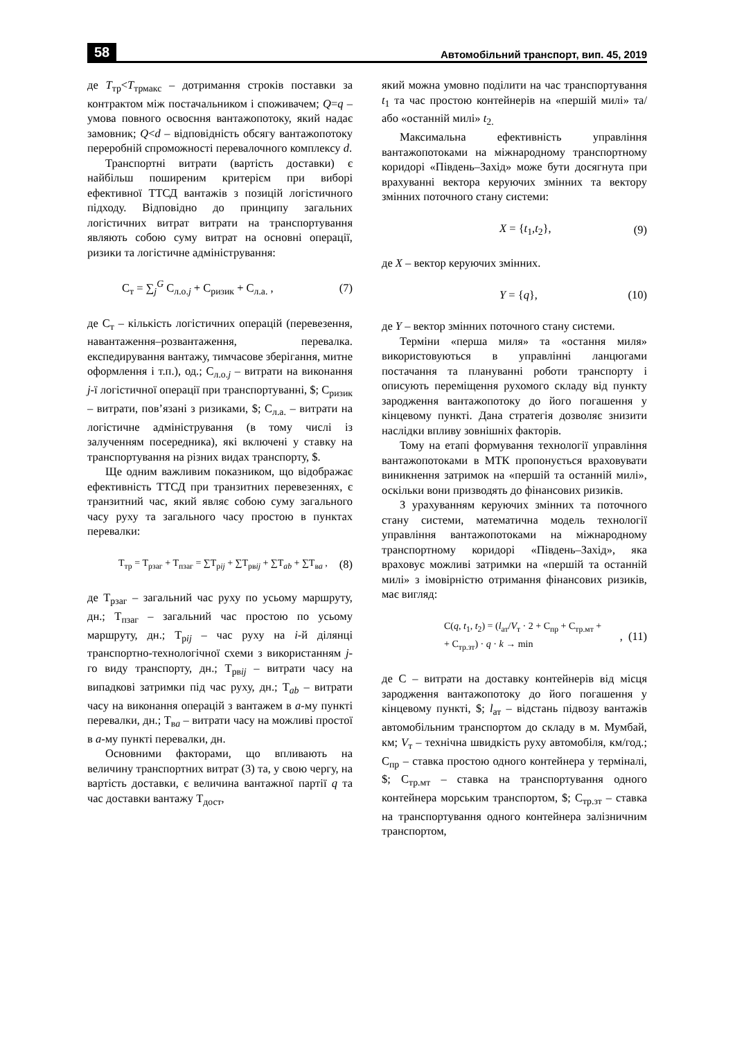58 Автомобільний транспорт, вип. 45, 2019
де T<sub>тр</sub><T<sub>трмакс</sub> – дотримання строків поставки за контрактом між постачальником і споживачем; Q=q – умова повного освоєння вантажопотоку, який надає замовник; Q<d – відповідність обсягу вантажопотоку переробній спроможності перевалочного комплексу d.
Транспортні витрати (вартість доставки) є найбільш поширеним критерієм при виборі ефективної ТТСД вантажів з позицій логістичного підходу. Відповідно до принципу загальних логістичних витрат витрати на транспортування являють собою суму витрат на основні операції, ризики та логістичне адміністрування:
С<sub>т</sub> = ∑<sub>j</sub><sup>G</sup> С<sub>л.о.j</sub> + С<sub>ризик</sub> + С<sub>л.а.</sub> , (7)
де С<sub>т</sub> – кількість логістичних операцій (перевезення, навантаження–розвантаження, перевалка. експедирування вантажу, тимчасове зберігання, митне оформлення і т.п.), од.; С<sub>л.о.j</sub> – витрати на виконання j-ї логістичної операції при транспортуванні, $; С<sub>ризик</sub> – витрати, пов’язані з ризиками, $; С<sub>л.а.</sub> – витрати на логістичне адміністрування (в тому числі із залученням посередника), які включені у ставку на транспортування на різних видах транспорту, $.
Ще одним важливим показником, що відображає ефективність ТТСД при транзитних перевезеннях, є транзитний час, який являє собою суму загального часу руху та загального часу простою в пунктах перевалки:
Т<sub>тр</sub> = Т<sub>рзаг</sub> + Т<sub>пзаг</sub> = ∑Т<sub>рij</sub> + ∑Т<sub>рвij</sub> + ∑Т<sub>ab</sub> + ∑Т<sub>вa</sub> , (8)
де Т<sub>рзаг</sub> – загальний час руху по усьому маршруту, дн.; Т<sub>пзаг</sub> – загальний час простою по усьому маршруту, дн.; Т<sub>рij</sub> – час руху на i-й ділянці транспортно-технологічної схеми з використанням j-го виду транспорту, дн.; Т<sub>рвij</sub> – витрати часу на випадкові затримки під час руху, дн.; Т<sub>ab</sub> – витрати часу на виконання операцій з вантажем в а-му пункті перевалки, дн.; Т<sub>вa</sub> – витрати часу на можливі простої в а-му пункті перевалки, дн.
Основними факторами, що впливають на величину транспортних витрат (3) та, у свою чергу, на вартість доставки, є величина вантажної партії q та час доставки вантажу Т<sub>дост</sub>,
який можна умовно поділити на час транспортування t<sub>1</sub> та час простою контейнерів на «першій милі» та/або «останній милі» t<sub>2.</sub>
Максимальна ефективність управління вантажопотоками на міжнародному транспортному коридорі «Південь–Захід» може бути досягнута при врахуванні вектора керуючих змінних та вектору змінних поточного стану системи:
X = {t<sub>1</sub>,t<sub>2</sub>}, (9)
де X – вектор керуючих змінних.
Y = {q}, (10)
де Y – вектор змінних поточного стану системи.
Терміни «перша миля» та «остання миля» використовуються в управлінні ланцюгами постачання та плануванні роботи транспорту і описують переміщення рухомого складу від пункту зародження вантажопотоку до його погашення у кінцевому пункті. Дана стратегія дозволяє знизити наслідки впливу зовнішніх факторів.
Тому на етапі формування технології управління вантажопотоками в МТК пропонується враховувати виникнення затримок на «першій та останній милі», оскільки вони призводять до фінансових ризиків.
З урахуванням керуючих змінних та поточного стану системи, математична модель технології управління вантажопотоками на міжнародному транспортному коридорі «Південь–Захід», яка враховує можливі затримки на «першій та останній милі» з імовірністю отримання фінансових ризиків, має вигляд:
С(q, t<sub>1</sub>, t<sub>2</sub>) = (l<sub>ат</sub>/V<sub>т</sub> · 2 + С<sub>пр</sub> + С<sub>тр.мт</sub> +
+ С<sub>тр.зт</sub>) · q · k → min, (11)
де С – витрати на доставку контейнерів від місця зародження вантажопотоку до його погашення у кінцевому пункті, $; l<sub>ат</sub> – відстань підвозу вантажів автомобільним транспортом до складу в м. Мумбай, км; V<sub>т</sub> – технічна швидкість руху автомобіля, км/год.; С<sub>пр</sub> – ставка простою одного контейнера у терміналі, $; С<sub>тр.мт</sub> – ставка на транспортування одного контейнера морським транспортом, $; С<sub>тр.зт</sub> – ставка на транспортування одного контейнера залізничним транспортом,